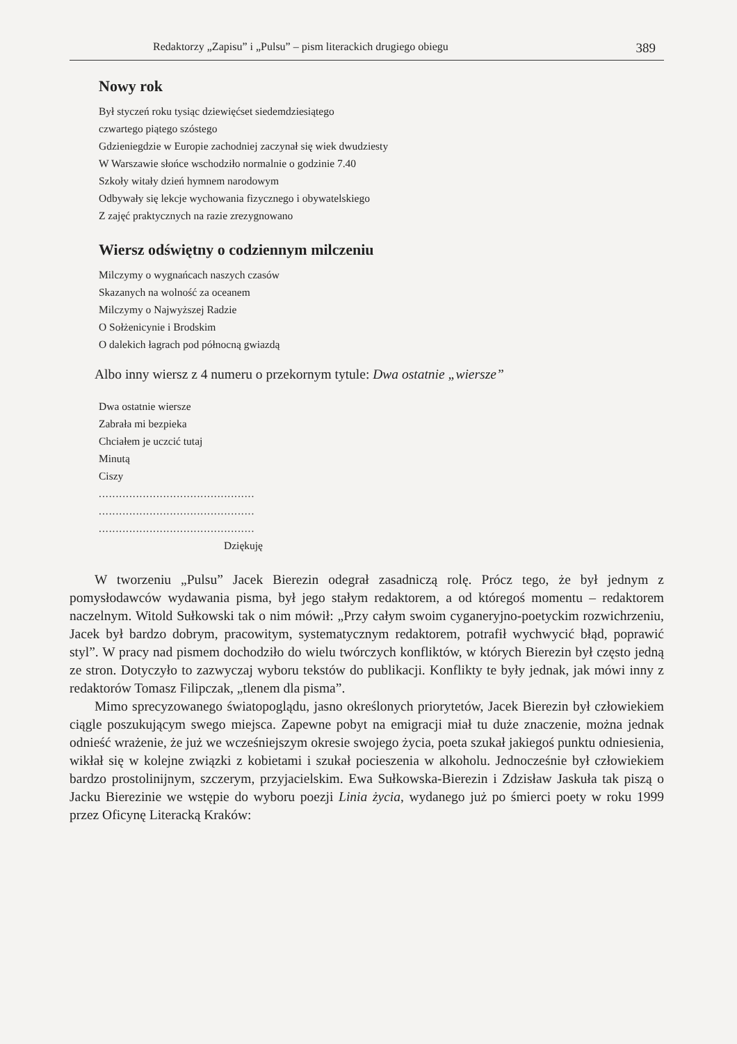Redaktorzy „Zapisu” i „Pulsu” – pism literackich drugiego obiegu 389
Nowy rok
Był styczeń roku tysiąc dziewięćset siedemdziesiątego
czwartego piątego szóstego
Gdzieniegdzie w Europie zachodniej zaczynał się wiek dwudziesty
W Warszawie słońce wschodziło normalnie o godzinie 7.40
Szkoły witały dzień hymnem narodowym
Odbywały się lekcje wychowania fizycznego i obywatelskiego
Z zajęć praktycznych na razie zrezygnowano
Wiersz odświętny o codziennym milczeniu
Milczymy o wygnańcach naszych czasów
Skazanych na wolność za oceanem
Milczymy o Najwyższej Radzie
O Sołżenicynie i Brodskim
O dalekich łagrach pod północną gwiazdą
Albo inny wiersz z 4 numeru o przekornym tytule: Dwa ostatnie „wiersze”
Dwa ostatnie wiersze
Zabrała mi bezpieka
Chciałem je uczcić tutaj
Minutą
Ciszy
..............................................
..............................................
..............................................
Dziękuję
W tworzeniu „Pulsu” Jacek Bierezin odegrał zasadniczą rolę. Prócz tego, że był jednym z pomysłodawców wydawania pisma, był jego stałym redaktorem, a od któregoś momentu – redaktorem naczelnym. Witold Sułkowski tak o nim mówił: „Przy całym swoim cyganeryjno-poetyckim rozwichrzeniu, Jacek był bardzo dobrym, pracowitym, systematycznym redaktorem, potrafił wychwycić błąd, poprawić styl”. W pracy nad pismem dochodziło do wielu twórczych konfliktów, w których Bierezin był często jedną ze stron. Dotyczyło to zazwyczaj wyboru tekstów do publikacji. Konflikty te były jednak, jak mówi inny z redaktorów Tomasz Filipczak, „tlenem dla pisma”.
Mimo sprecyzowanego światopoglądu, jasno określonych priorytetów, Jacek Bierezin był człowiekiem ciągle poszukującym swego miejsca. Zapewne pobyt na emigracji miał tu duże znaczenie, można jednak odnieść wrażenie, że już we wcześniejszym okresie swojego życia, poeta szukał jakiegoś punktu odniesienia, wikłał się w kolejne związki z kobietami i szukał pocieszenia w alkoholu. Jednocześnie był człowiekiem bardzo prostolinijnym, szczerym, przyjacielskim. Ewa Sułkowska-Bierezin i Zdzisław Jaskuła tak piszą o Jacku Bierezinie we wstępie do wyboru poezji Linia życia, wydanego już po śmierci poety w roku 1999 przez Oficynę Literacką Kraków: